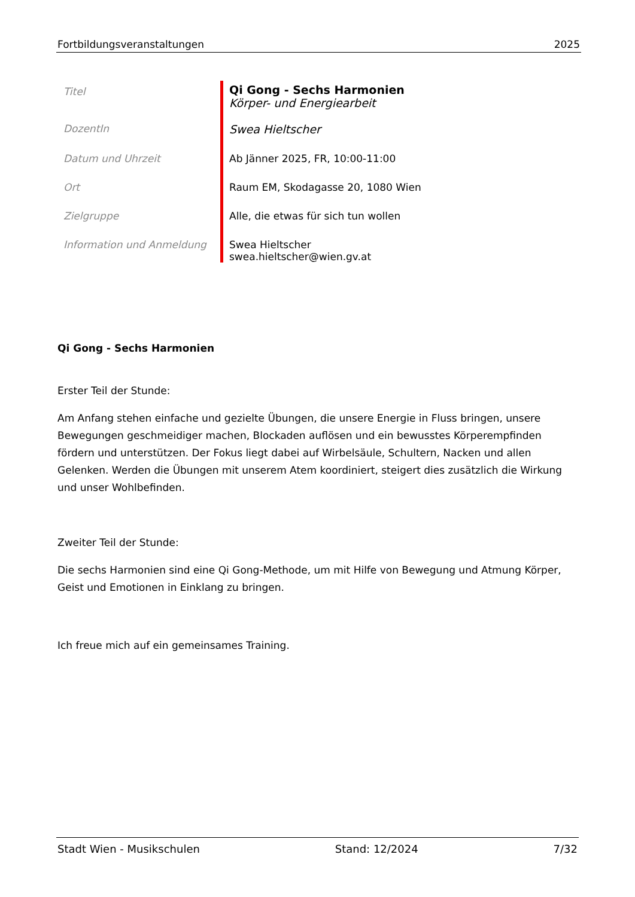Fortbildungsveranstaltungen 2025
| Titel | Qi Gong - Sechs Harmonien Körper- und Energiearbeit |
| DozentIn | Swea Hieltscher |
| Datum und Uhrzeit | Ab Jänner 2025, FR, 10:00-11:00 |
| Ort | Raum EM, Skodagasse 20, 1080 Wien |
| Zielgruppe | Alle, die etwas für sich tun wollen |
| Information und Anmeldung | Swea Hieltscher swea.hieltscher@wien.gv.at |
Qi Gong - Sechs Harmonien
Erster Teil der Stunde:
Am Anfang stehen einfache und gezielte Übungen, die unsere Energie in Fluss bringen, unsere Bewegungen geschmeidiger machen, Blockaden auflösen und ein bewusstes Körperempfinden fördern und unterstützen. Der Fokus liegt dabei auf Wirbelsäule, Schultern, Nacken und allen Gelenken. Werden die Übungen mit unserem Atem koordiniert, steigert dies zusätzlich die Wirkung und unser Wohlbefinden.
Zweiter Teil der Stunde:
Die sechs Harmonien sind eine Qi Gong-Methode, um mit Hilfe von Bewegung und Atmung Körper, Geist und Emotionen in Einklang zu bringen.
Ich freue mich auf ein gemeinsames Training.
Stadt Wien - Musikschulen Stand: 12/2024 7/32